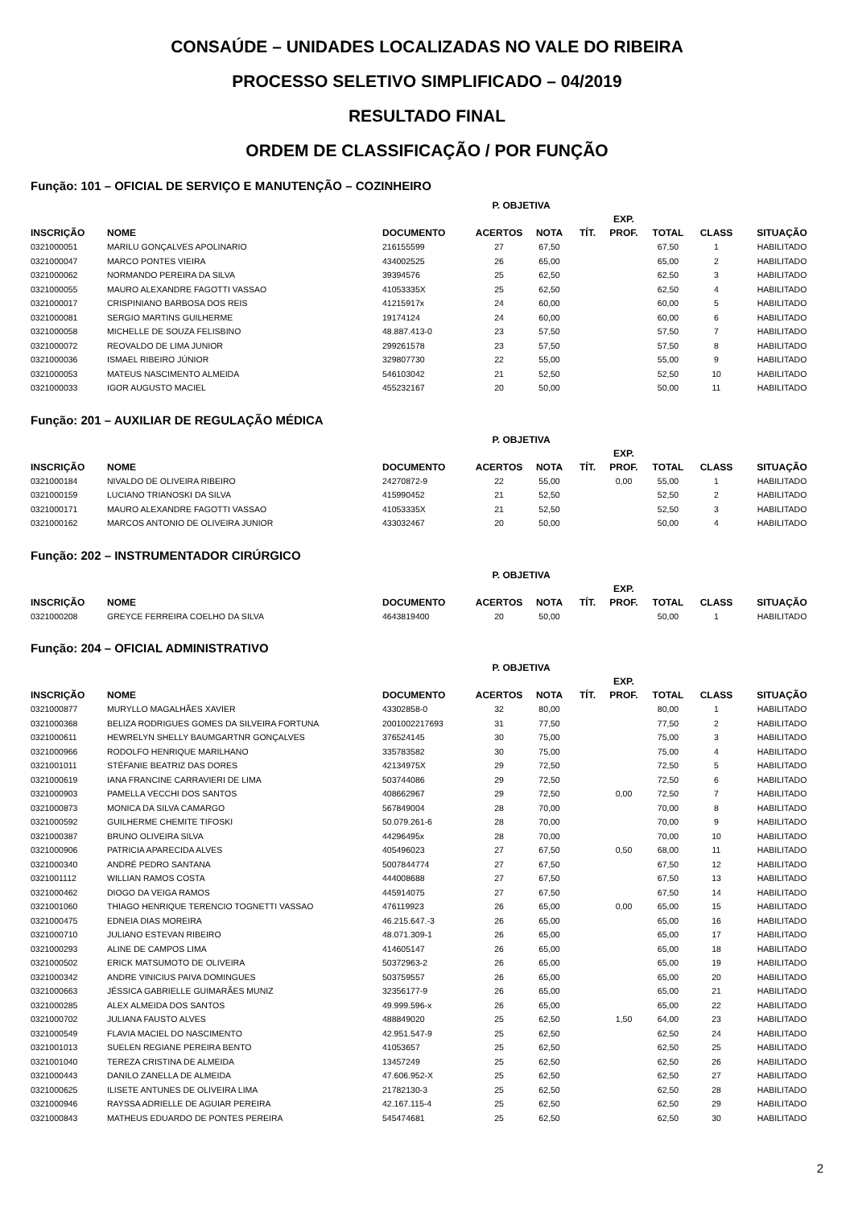CONSAÚDE – UNIDADES LOCALIZADAS NO VALE DO RIBEIRA
PROCESSO SELETIVO SIMPLIFICADO – 04/2019
RESULTADO FINAL
ORDEM DE CLASSIFICAÇÃO / POR FUNÇÃO
Função: 101 – OFICIAL DE SERVIÇO E MANUTENÇÃO – COZINHEIRO
| | | | P. OBJETIVA | | | | | | |
| --- | --- | --- | --- | --- | --- | --- | --- | --- | --- |
| INSCRIÇÃO | NOME | DOCUMENTO | ACERTOS | NOTA | TÍT. | EXP. PROF. | TOTAL | CLASS | SITUAÇÃO |
| 0321000051 | MARILU GONÇALVES APOLINARIO | 216155599 | 27 | 67,50 | | | 67,50 | 1 | HABILITADO |
| 0321000047 | MARCO PONTES VIEIRA | 434002525 | 26 | 65,00 | | | 65,00 | 2 | HABILITADO |
| 0321000062 | NORMANDO PEREIRA DA SILVA | 39394576 | 25 | 62,50 | | | 62,50 | 3 | HABILITADO |
| 0321000055 | MAURO ALEXANDRE FAGOTTI VASSAO | 41053335X | 25 | 62,50 | | | 62,50 | 4 | HABILITADO |
| 0321000017 | CRISPINIANO BARBOSA DOS REIS | 41215917x | 24 | 60,00 | | | 60,00 | 5 | HABILITADO |
| 0321000081 | SERGIO MARTINS GUILHERME | 19174124 | 24 | 60,00 | | | 60,00 | 6 | HABILITADO |
| 0321000058 | MICHELLE DE SOUZA FELISBINO | 48.887.413-0 | 23 | 57,50 | | | 57,50 | 7 | HABILITADO |
| 0321000072 | REOVALDO DE LIMA JUNIOR | 299261578 | 23 | 57,50 | | | 57,50 | 8 | HABILITADO |
| 0321000036 | ISMAEL RIBEIRO JÚNIOR | 329807730 | 22 | 55,00 | | | 55,00 | 9 | HABILITADO |
| 0321000053 | MATEUS NASCIMENTO ALMEIDA | 546103042 | 21 | 52,50 | | | 52,50 | 10 | HABILITADO |
| 0321000033 | IGOR AUGUSTO MACIEL | 455232167 | 20 | 50,00 | | | 50,00 | 11 | HABILITADO |
Função: 201 – AUXILIAR DE REGULAÇÃO MÉDICA
| | | | P. OBJETIVA | | | | | | |
| --- | --- | --- | --- | --- | --- | --- | --- | --- | --- |
| INSCRIÇÃO | NOME | DOCUMENTO | ACERTOS | NOTA | TÍT. | EXP. PROF. | TOTAL | CLASS | SITUAÇÃO |
| 0321000184 | NIVALDO DE OLIVEIRA RIBEIRO | 24270872-9 | 22 | 55,00 | | 0,00 | 55,00 | 1 | HABILITADO |
| 0321000159 | LUCIANO TRIANOSKI DA SILVA | 415990452 | 21 | 52,50 | | | 52,50 | 2 | HABILITADO |
| 0321000171 | MAURO ALEXANDRE FAGOTTI VASSAO | 41053335X | 21 | 52,50 | | | 52,50 | 3 | HABILITADO |
| 0321000162 | MARCOS ANTONIO DE OLIVEIRA JUNIOR | 433032467 | 20 | 50,00 | | | 50,00 | 4 | HABILITADO |
Função: 202 – INSTRUMENTADOR CIRÚRGICO
| | | | P. OBJETIVA | | | | | | |
| --- | --- | --- | --- | --- | --- | --- | --- | --- | --- |
| INSCRIÇÃO | NOME | DOCUMENTO | ACERTOS | NOTA | TÍT. | EXP. PROF. | TOTAL | CLASS | SITUAÇÃO |
| 0321000208 | GREYCE FERREIRA COELHO DA SILVA | 4643819400 | 20 | 50,00 | | | 50,00 | 1 | HABILITADO |
Função: 204 – OFICIAL ADMINISTRATIVO
| | | | P. OBJETIVA | | | | | | |
| --- | --- | --- | --- | --- | --- | --- | --- | --- | --- |
| INSCRIÇÃO | NOME | DOCUMENTO | ACERTOS | NOTA | TÍT. | EXP. PROF. | TOTAL | CLASS | SITUAÇÃO |
| 0321000877 | MURYLLO MAGALHÃES XAVIER | 43302858-0 | 32 | 80,00 | | | 80,00 | 1 | HABILITADO |
| 0321000368 | BELIZA RODRIGUES GOMES DA SILVEIRA FORTUNA | 2001002217693 | 31 | 77,50 | | | 77,50 | 2 | HABILITADO |
| 0321000611 | HEWRELYN SHELLY BAUMGARTNR GONÇALVES | 376524145 | 30 | 75,00 | | | 75,00 | 3 | HABILITADO |
| 0321000966 | RODOLFO HENRIQUE MARILHANO | 335783582 | 30 | 75,00 | | | 75,00 | 4 | HABILITADO |
| 0321001011 | STÉFANIE BEATRIZ DAS DORES | 42134975X | 29 | 72,50 | | | 72,50 | 5 | HABILITADO |
| 0321000619 | IANA FRANCINE CARRAVIERI DE LIMA | 503744086 | 29 | 72,50 | | | 72,50 | 6 | HABILITADO |
| 0321000903 | PAMELLA VECCHI DOS SANTOS | 408662967 | 29 | 72,50 | | 0,00 | 72,50 | 7 | HABILITADO |
| 0321000873 | MONICA DA SILVA CAMARGO | 567849004 | 28 | 70,00 | | | 70,00 | 8 | HABILITADO |
| 0321000592 | GUILHERME CHEMITE TIFOSKI | 50.079.261-6 | 28 | 70,00 | | | 70,00 | 9 | HABILITADO |
| 0321000387 | BRUNO OLIVEIRA SILVA | 44296495x | 28 | 70,00 | | | 70,00 | 10 | HABILITADO |
| 0321000906 | PATRICIA APARECIDA ALVES | 405496023 | 27 | 67,50 | | 0,50 | 68,00 | 11 | HABILITADO |
| 0321000340 | ANDRÉ PEDRO SANTANA | 5007844774 | 27 | 67,50 | | | 67,50 | 12 | HABILITADO |
| 0321001112 | WILLIAN RAMOS COSTA | 444008688 | 27 | 67,50 | | | 67,50 | 13 | HABILITADO |
| 0321000462 | DIOGO DA VEIGA RAMOS | 445914075 | 27 | 67,50 | | | 67,50 | 14 | HABILITADO |
| 0321001060 | THIAGO HENRIQUE TERENCIO TOGNETTI VASSAO | 476119923 | 26 | 65,00 | | 0,00 | 65,00 | 15 | HABILITADO |
| 0321000475 | EDNEIA DIAS MOREIRA | 46.215.647.-3 | 26 | 65,00 | | | 65,00 | 16 | HABILITADO |
| 0321000710 | JULIANO ESTEVAN RIBEIRO | 48.071.309-1 | 26 | 65,00 | | | 65,00 | 17 | HABILITADO |
| 0321000293 | ALINE DE CAMPOS LIMA | 414605147 | 26 | 65,00 | | | 65,00 | 18 | HABILITADO |
| 0321000502 | ERICK MATSUMOTO DE OLIVEIRA | 50372963-2 | 26 | 65,00 | | | 65,00 | 19 | HABILITADO |
| 0321000342 | ANDRE VINICIUS PAIVA DOMINGUES | 503759557 | 26 | 65,00 | | | 65,00 | 20 | HABILITADO |
| 0321000663 | JÉSSICA GABRIELLE GUIMARÃES MUNIZ | 32356177-9 | 26 | 65,00 | | | 65,00 | 21 | HABILITADO |
| 0321000285 | ALEX ALMEIDA DOS SANTOS | 49.999.596-x | 26 | 65,00 | | | 65,00 | 22 | HABILITADO |
| 0321000702 | JULIANA FAUSTO ALVES | 488849020 | 25 | 62,50 | | 1,50 | 64,00 | 23 | HABILITADO |
| 0321000549 | FLAVIA MACIEL DO NASCIMENTO | 42.951.547-9 | 25 | 62,50 | | | 62,50 | 24 | HABILITADO |
| 0321001013 | SUELEN REGIANE PEREIRA BENTO | 41053657 | 25 | 62,50 | | | 62,50 | 25 | HABILITADO |
| 0321001040 | TEREZA CRISTINA DE ALMEIDA | 13457249 | 25 | 62,50 | | | 62,50 | 26 | HABILITADO |
| 0321000443 | DANILO ZANELLA DE ALMEIDA | 47.606.952-X | 25 | 62,50 | | | 62,50 | 27 | HABILITADO |
| 0321000625 | ILISETE ANTUNES DE OLIVEIRA LIMA | 21782130-3 | 25 | 62,50 | | | 62,50 | 28 | HABILITADO |
| 0321000946 | RAYSSA ADRIELLE DE AGUIAR PEREIRA | 42.167.115-4 | 25 | 62,50 | | | 62,50 | 29 | HABILITADO |
| 0321000843 | MATHEUS EDUARDO DE PONTES PEREIRA | 545474681 | 25 | 62,50 | | | 62,50 | 30 | HABILITADO |
2